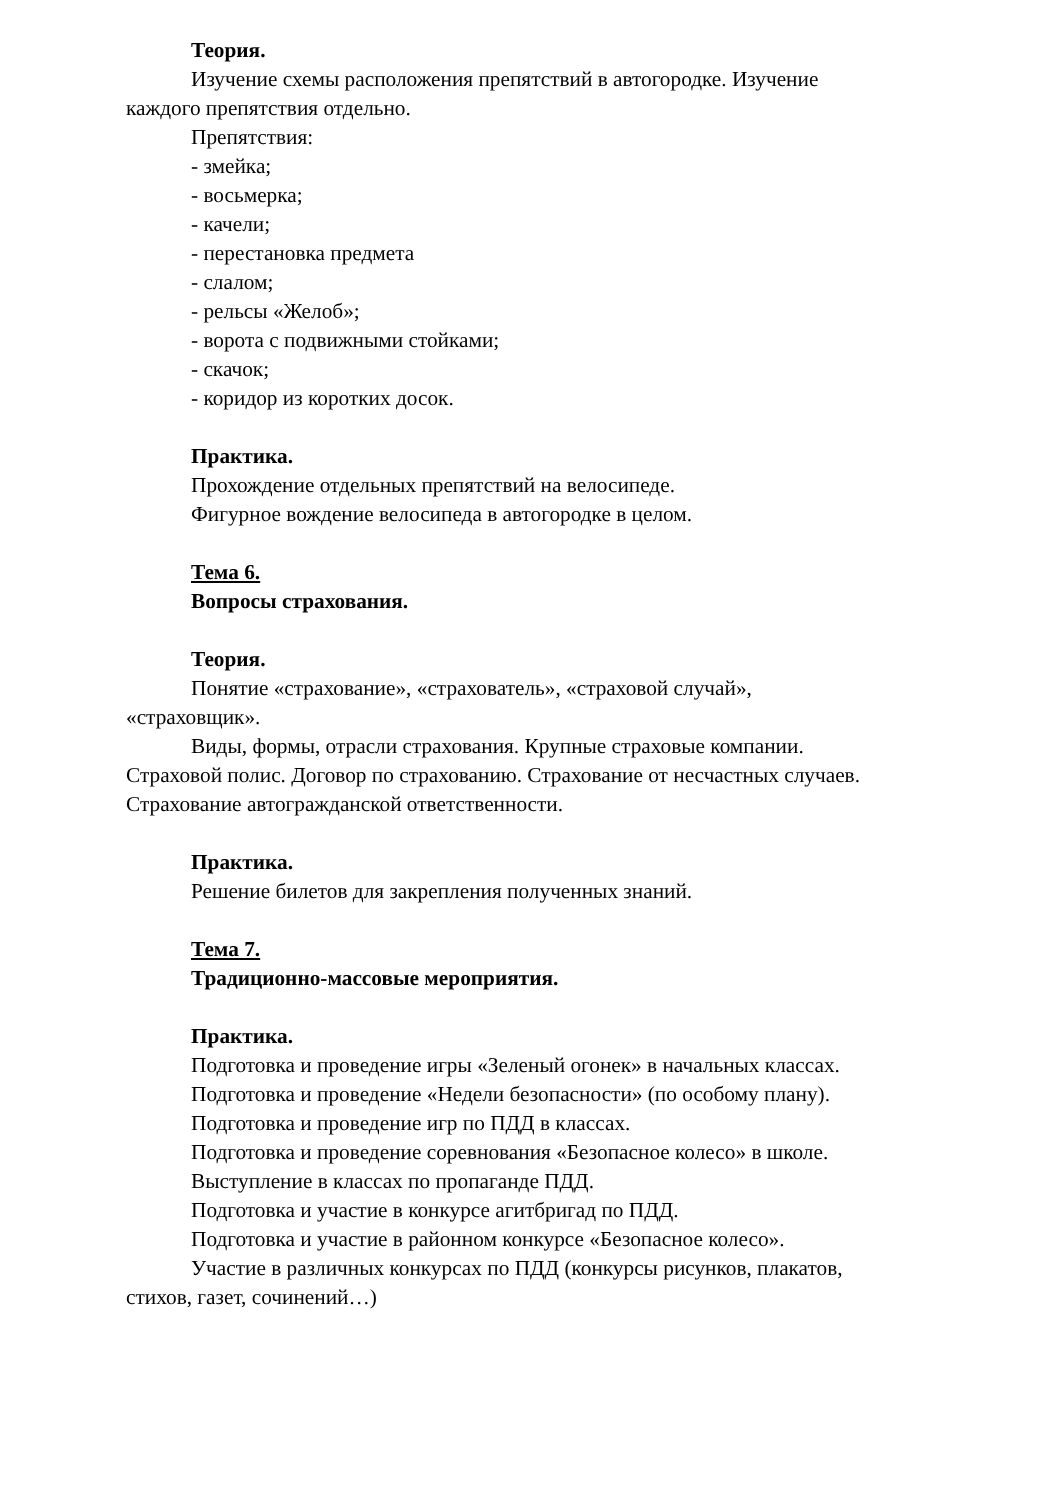Теория.
Изучение схемы расположения препятствий в автогородке. Изучение каждого препятствия отдельно.
Препятствия:
- змейка;
- восьмерка;
- качели;
- перестановка предмета
- слалом;
- рельсы «Желоб»;
- ворота с подвижными стойками;
- скачок;
- коридор из коротких досок.
Практика.
Прохождение отдельных препятствий на велосипеде.
Фигурное вождение велосипеда в автогородке в целом.
Тема 6.
Вопросы страхования.
Теория.
Понятие «страхование», «страхователь», «страховой случай», «страховщик».
Виды, формы, отрасли страхования. Крупные страховые компании. Страховой полис. Договор по страхованию. Страхование от несчастных случаев. Страхование автогражданской ответственности.
Практика.
Решение билетов для закрепления полученных знаний.
Тема 7.
Традиционно-массовые мероприятия.
Практика.
Подготовка и проведение игры «Зеленый огонек» в начальных классах.
Подготовка и проведение «Недели безопасности» (по особому плану).
Подготовка и проведение игр по ПДД в классах.
Подготовка и проведение соревнования «Безопасное колесо» в школе.
Выступление в классах по пропаганде ПДД.
Подготовка и участие в конкурсе агитбригад по ПДД.
Подготовка и участие в районном конкурсе «Безопасное колесо».
Участие в различных конкурсах по ПДД (конкурсы рисунков, плакатов, стихов, газет, сочинений…)